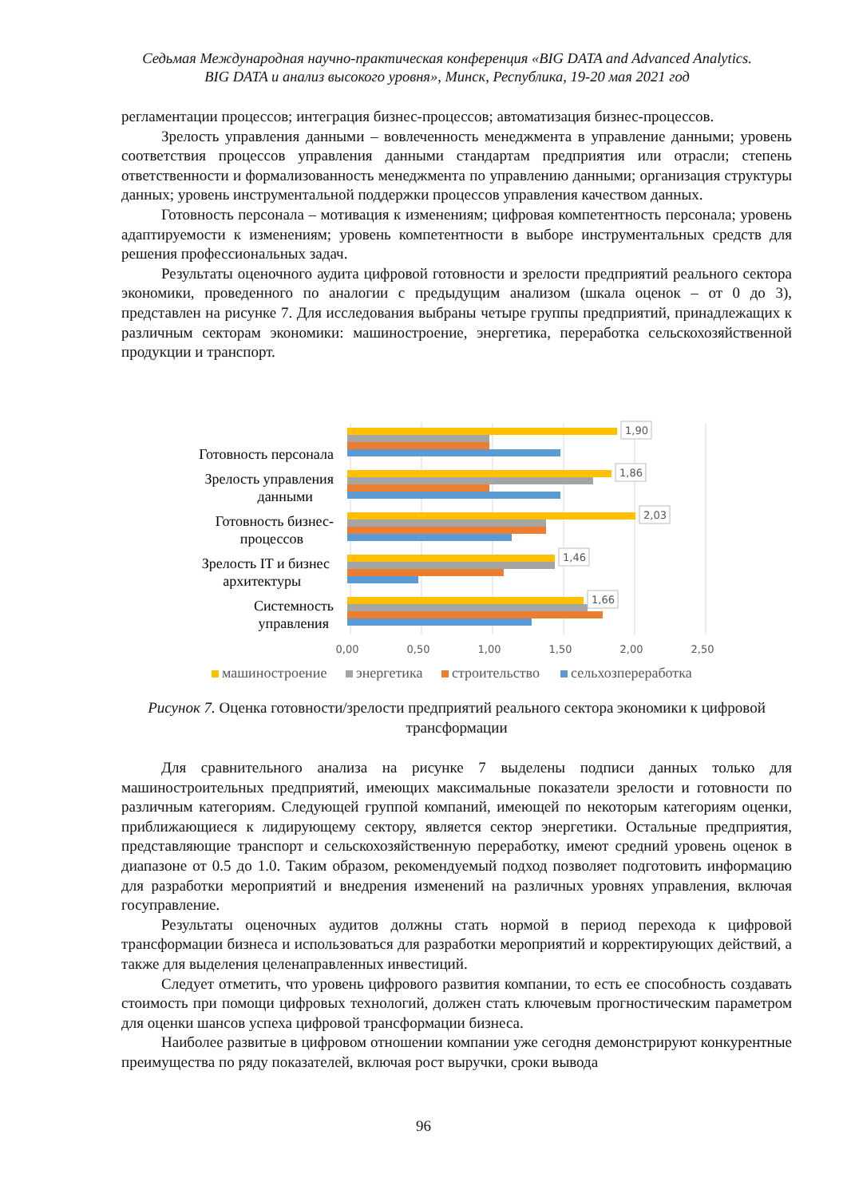Седьмая Международная научно-практическая конференция «BIG DATA and Advanced Analytics.
BIG DATA и анализ высокого уровня», Минск, Республика, 19-20 мая 2021 год
регламентации процессов; интеграция бизнес-процессов; автоматизация бизнес-процессов.
Зрелость управления данными – вовлеченность менеджмента в управление данными; уровень соответствия процессов управления данными стандартам предприятия или отрасли; степень ответственности и формализованность менеджмента по управлению данными; организация структуры данных; уровень инструментальной поддержки процессов управления качеством данных.
Готовность персонала – мотивация к изменениям; цифровая компетентность персонала; уровень адаптируемости к изменениям; уровень компетентности в выборе инструментальных средств для решения профессиональных задач.
Результаты оценочного аудита цифровой готовности и зрелости предприятий реального сектора экономики, проведенного по аналогии с предыдущим анализом (шкала оценок – от 0 до 3), представлен на рисунке 7. Для исследования выбраны четыре группы предприятий, принадлежащих к различным секторам экономики: машиностроение, энергетика, переработка сельскохозяйственной продукции и транспорт.
1,90
1,86
2,03
1,46
1,66
Готовность персонала
Зрелость управления
данными
Готовность бизнес-
процессов
Зрелость IT и бизнес
архитектуры
Системность
управления
0,00
0,50
1,00
1,50
2,00
2,50
машиностроение
энергетика
строительство
сельхозпереработка
Рисунок 7. Оценка готовности/зрелости предприятий реального сектора экономики к цифровой трансформации
Для сравнительного анализа на рисунке 7 выделены подписи данных только для машиностроительных предприятий, имеющих максимальные показатели зрелости и готовности по различным категориям. Следующей группой компаний, имеющей по некоторым категориям оценки, приближающиеся к лидирующему сектору, является сектор энергетики. Остальные предприятия, представляющие транспорт и сельскохозяйственную переработку, имеют средний уровень оценок в диапазоне от 0.5 до 1.0. Таким образом, рекомендуемый подход позволяет подготовить информацию для разработки мероприятий и внедрения изменений на различных уровнях управления, включая госуправление.
Результаты оценочных аудитов должны стать нормой в период перехода к цифровой трансформации бизнеса и использоваться для разработки мероприятий и корректирующих действий, а также для выделения целенаправленных инвестиций.
Следует отметить, что уровень цифрового развития компании, то есть ее способность создавать стоимость при помощи цифровых технологий, должен стать ключевым прогностическим параметром для оценки шансов успеха цифровой трансформации бизнеса.
Наиболее развитые в цифровом отношении компании уже сегодня демонстрируют конкурентные преимущества по ряду показателей, включая рост выручки, сроки вывода
96